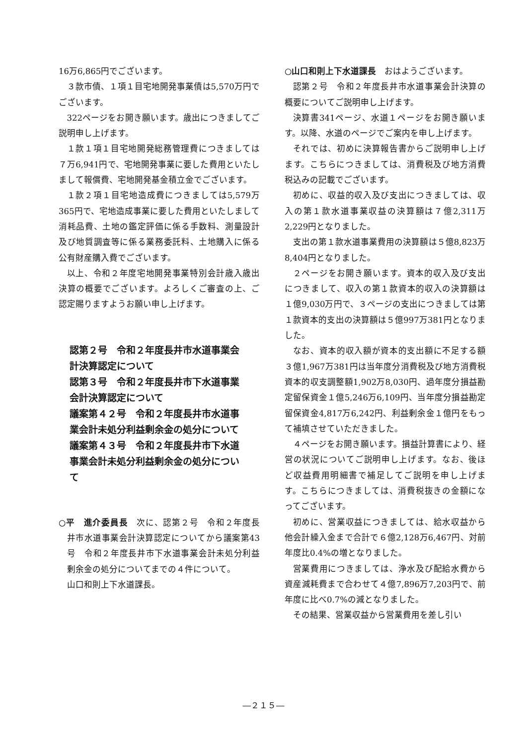16万6,865円でございます。
３款市債、１項１目宅地開発事業債は5,570万円でございます。
322ページをお開き願います。歳出につきましてご説明申し上げます。
１款１項１目宅地開発総務管理費につきましては７万6,941円で、宅地開発事業に要した費用といたしまして報償費、宅地開発基金積立金でございます。
１款２項１目宅地造成費につきましては5,579万365円で、宅地造成事業に要した費用といたしまして消耗品費、土地の鑑定評価に係る手数料、測量設計及び地質調査等に係る業務委託料、土地購入に係る公有財産購入費でございます。
以上、令和２年度宅地開発事業特別会計歳入歳出決算の概要でございます。よろしくご審査の上、ご認定賜りますようお願い申し上げます。
認第２号　令和２年度長井市水道事業会計決算認定について
認第３号　令和２年度長井市下水道事業会計決算認定について
議案第４２号　令和２年度長井市水道事業会計未処分利益剰余金の処分について
議案第４３号　令和２年度長井市下水道事業会計未処分利益剰余金の処分について
○平　進介委員長　次に、認第２号　令和２年度長井市水道事業会計決算認定についてから議案第43号　令和２年度長井市下水道事業会計未処分利益剰余金の処分についてまでの４件について。
山口和則上下水道課長。
○山口和則上下水道課長　おはようございます。
認第２号　令和２年度長井市水道事業会計決算の概要についてご説明申し上げます。
決算書341ページ、水道１ページをお開き願います。以降、水道のページでご案内を申し上げます。
それでは、初めに決算報告書からご説明申し上げます。こちらにつきましては、消費税及び地方消費税込みの記載でございます。
初めに、収益的収入及び支出につきましては、収入の第１款水道事業収益の決算額は７億2,311万2,229円となりました。
支出の第１款水道事業費用の決算額は５億8,823万8,404円となりました。
２ページをお開き願います。資本的収入及び支出につきまして、収入の第１款資本的収入の決算額は１億9,030万円で、３ページの支出につきましては第１款資本的支出の決算額は５億997万381円となりました。
なお、資本的収入額が資本的支出額に不足する額３億1,967万381円は当年度分消費税及び地方消費税資本的収支調整額1,902万8,030円、過年度分損益勘定留保資金１億5,246万6,109円、当年度分損益勘定留保資金4,817万6,242円、利益剰余金１億円をもって補填させていただきました。
４ページをお開き願います。損益計算書により、経営の状況についてご説明申し上げます。なお、後ほど収益費用明細書で補足してご説明を申し上げます。こちらにつきましては、消費税抜きの金額になってございます。
初めに、営業収益につきましては、給水収益から他会計繰入金まで合計で６億2,128万6,467円、対前年度比0.4%の増となりました。
営業費用につきましては、浄水及び配給水費から資産減耗費まで合わせて４億7,896万7,203円で、前年度に比べ0.7%の減となりました。
その結果、営業収益から営業費用を差し引い
―２１５―